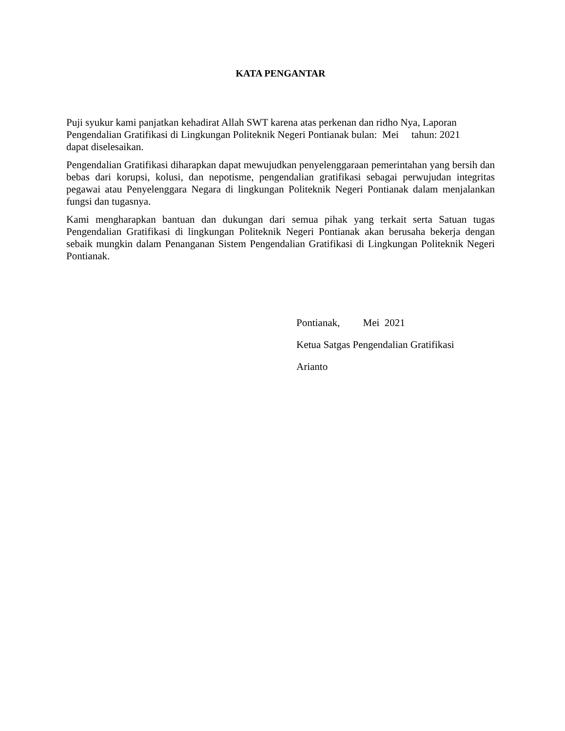KATA PENGANTAR
Puji syukur kami panjatkan kehadirat Allah SWT karena atas perkenan dan ridho Nya, Laporan
Pengendalian Gratifikasi di Lingkungan Politeknik Negeri Pontianak bulan: Mei tahun: 2021
dapat diselesaikan.
Pengendalian Gratifikasi diharapkan dapat mewujudkan penyelenggaraan pemerintahan yang bersih dan bebas dari korupsi, kolusi, dan nepotisme, pengendalian gratifikasi sebagai perwujudan integritas pegawai atau Penyelenggara Negara di lingkungan Politeknik Negeri Pontianak dalam menjalankan fungsi dan tugasnya.
Kami mengharapkan bantuan dan dukungan dari semua pihak yang terkait serta Satuan tugas Pengendalian Gratifikasi di lingkungan Politeknik Negeri Pontianak akan berusaha bekerja dengan sebaik mungkin dalam Penanganan Sistem Pengendalian Gratifikasi di Lingkungan Politeknik Negeri Pontianak.
Pontianak, Mei 2021
Ketua Satgas Pengendalian Gratifikasi
Arianto